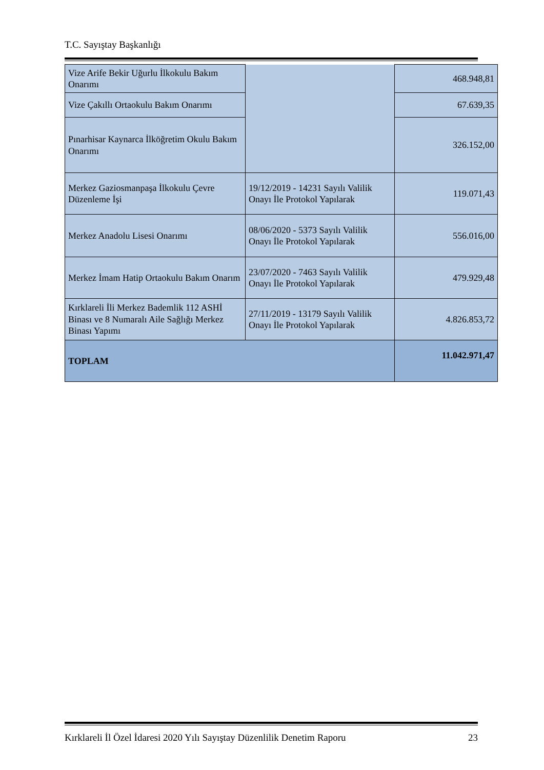T.C. Sayıştay Başkanlığı
| Vize Arife Bekir Uğurlu İlkokulu Bakım Onarımı | | 468.948,81 |
| Vize Çakıllı Ortaokulu Bakım Onarımı | | 67.639,35 |
| Pınarhisar Kaynarca İlköğretim Okulu Bakım Onarımı | | 326.152,00 |
| Merkez Gaziosmanpaşa İlkokulu Çevre Düzenleme İşi | 19/12/2019 - 14231 Sayılı Valilik Onayı İle Protokol Yapılarak | 119.071,43 |
| Merkez Anadolu Lisesi Onarımı | 08/06/2020 - 5373 Sayılı Valilik Onayı İle Protokol Yapılarak | 556.016,00 |
| Merkez İmam Hatip Ortaokulu Bakım Onarım | 23/07/2020 - 7463 Sayılı Valilik Onayı İle Protokol Yapılarak | 479.929,48 |
| Kırklareli İli Merkez Bademlik 112 ASHİ Binası ve 8 Numaralı Aile Sağlığı Merkez Binası Yapımı | 27/11/2019 - 13179 Sayılı Valilik Onayı İle Protokol Yapılarak | 4.826.853,72 |
| TOPLAM | | 11.042.971,47 |
Kırklareli İl Özel İdaresi 2020 Yılı Sayıştay Düzenlilik Denetim Raporu 23